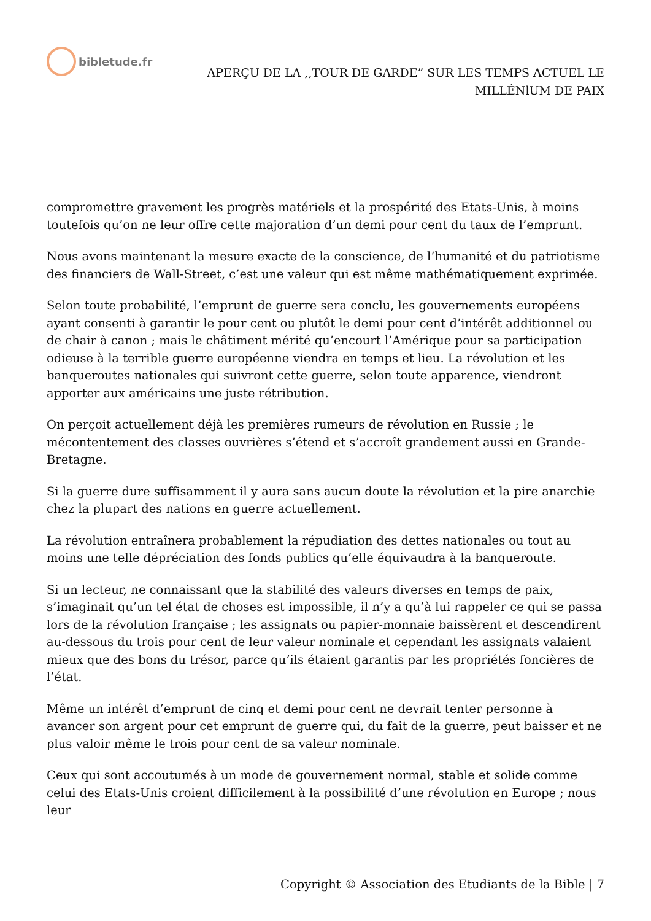bibletude.fr
APERÇU DE LA ,,TOUR DE GARDE” SUR LES TEMPS ACTUEL LE
MILLÉNlUM DE PAIX
compromettre gravement les progrès matériels et la prospérité des Etats-Unis, à moins toutefois qu’on ne leur offre cette majoration d’un demi pour cent du taux de l’emprunt.
Nous avons maintenant la mesure exacte de la conscience, de l’humanité et du patriotisme des financiers de Wall-Street, c’est une valeur qui est même mathématiquement exprimée.
Selon toute probabilité, l’emprunt de guerre sera conclu, les gouvernements européens ayant consenti à garantir le pour cent ou plutôt le demi pour cent d’intérêt additionnel ou de chair à canon ; mais le châtiment mérité qu’encourt l’Amérique pour sa participation odieuse à la terrible guerre européenne viendra en temps et lieu. La révolution et les banqueroutes nationales qui suivront cette guerre, selon toute apparence, viendront apporter aux américains une juste rétribution.
On perçoit actuellement déjà les premières rumeurs de révolution en Russie ; le mécontentement des classes ouvrières s’étend et s’accroît grandement aussi en Grande-Bretagne.
Si la guerre dure suffisamment il y aura sans aucun doute la révolution et la pire anarchie chez la plupart des nations en guerre actuellement.
La révolution entraînera probablement la répudiation des dettes nationales ou tout au moins une telle dépréciation des fonds publics qu’elle équivaudra à la banqueroute.
Si un lecteur, ne connaissant que la stabilité des valeurs diverses en temps de paix, s’imaginait qu’un tel état de choses est impossible, il n’y a qu’à lui rappeler ce qui se passa lors de la révolution française ; les assignats ou papier-monnaie baissèrent et descendirent au-dessous du trois pour cent de leur valeur nominale et cependant les assignats valaient mieux que des bons du trésor, parce qu’ils étaient garantis par les propriétés foncières de l’état.
Même un intérêt d’emprunt de cinq et demi pour cent ne devrait tenter personne à avancer son argent pour cet emprunt de guerre qui, du fait de la guerre, peut baisser et ne plus valoir même le trois pour cent de sa valeur nominale.
Ceux qui sont accoutumés à un mode de gouvernement normal, stable et solide comme celui des Etats-Unis croient difficilement à la possibilité d’une révolution en Europe ; nous leur
Copyright © Association des Etudiants de la Bible | 7